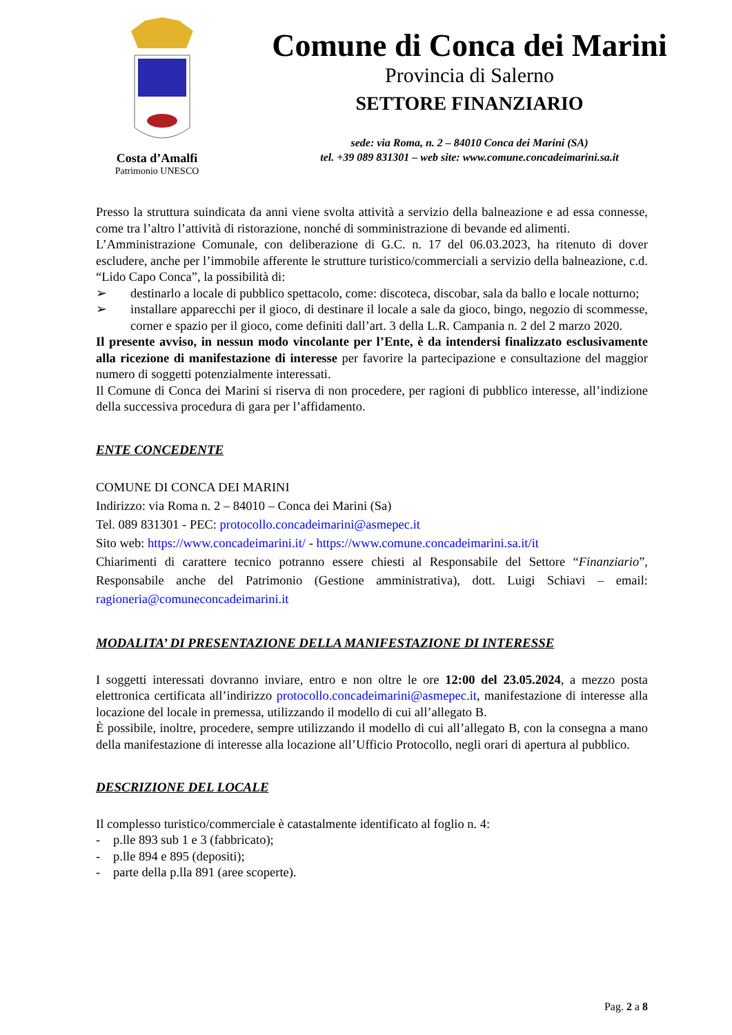Costa d’Amalfi
Patrimonio UNESCO
Comune di Conca dei Marini
Provincia di Salerno
SETTORE FINANZIARIO
sede: via Roma, n. 2 – 84010 Conca dei Marini (SA)
tel. +39 089 831301 – web site: www.comune.concadeimarini.sa.it
Presso la struttura suindicata da anni viene svolta attività a servizio della balneazione e ad essa connesse, come tra l’altro l’attività di ristorazione, nonché di somministrazione di bevande ed alimenti.
L’Amministrazione Comunale, con deliberazione di G.C. n. 17 del 06.03.2023, ha ritenuto di dover escludere, anche per l’immobile afferente le strutture turistico/commerciali a servizio della balneazione, c.d. “Lido Capo Conca”, la possibilità di:
➢ destinarlo a locale di pubblico spettacolo, come: discoteca, discobar, sala da ballo e locale notturno;
➢ installare apparecchi per il gioco, di destinare il locale a sale da gioco, bingo, negozio di scommesse, corner e spazio per il gioco, come definiti dall’art. 3 della L.R. Campania n. 2 del 2 marzo 2020.
Il presente avviso, in nessun modo vincolante per l’Ente, è da intendersi finalizzato esclusivamente alla ricezione di manifestazione di interesse per favorire la partecipazione e consultazione del maggior numero di soggetti potenzialmente interessati.
Il Comune di Conca dei Marini si riserva di non procedere, per ragioni di pubblico interesse, all’indizione della successiva procedura di gara per l’affidamento.
ENTE CONCEDENTE
COMUNE DI CONCA DEI MARINI
Indirizzo: via Roma n. 2 – 84010 – Conca dei Marini (Sa)
Tel. 089 831301 - PEC: protocollo.concadeimarini@asmepec.it
Sito web: https://www.concadeimarini.it/ - https://www.comune.concadeimarini.sa.it/it
Chiarimenti di carattere tecnico potranno essere chiesti al Responsabile del Settore “Finanziario”, Responsabile anche del Patrimonio (Gestione amministrativa), dott. Luigi Schiavi – email: ragioneria@comuneconcadeimarini.it
MODALITA’ DI PRESENTAZIONE DELLA MANIFESTAZIONE DI INTERESSE
I soggetti interessati dovranno inviare, entro e non oltre le ore 12:00 del 23.05.2024, a mezzo posta elettronica certificata all’indirizzo protocollo.concadeimarini@asmepec.it, manifestazione di interesse alla locazione del locale in premessa, utilizzando il modello di cui all’allegato B.
È possibile, inoltre, procedere, sempre utilizzando il modello di cui all’allegato B, con la consegna a mano della manifestazione di interesse alla locazione all’Ufficio Protocollo, negli orari di apertura al pubblico.
DESCRIZIONE DEL LOCALE
Il complesso turistico/commerciale è catastalmente identificato al foglio n. 4:
- p.lle 893 sub 1 e 3 (fabbricato);
- p.lle 894 e 895 (depositi);
- parte della p.lla 891 (aree scoperte).
Pag. 2 a 8